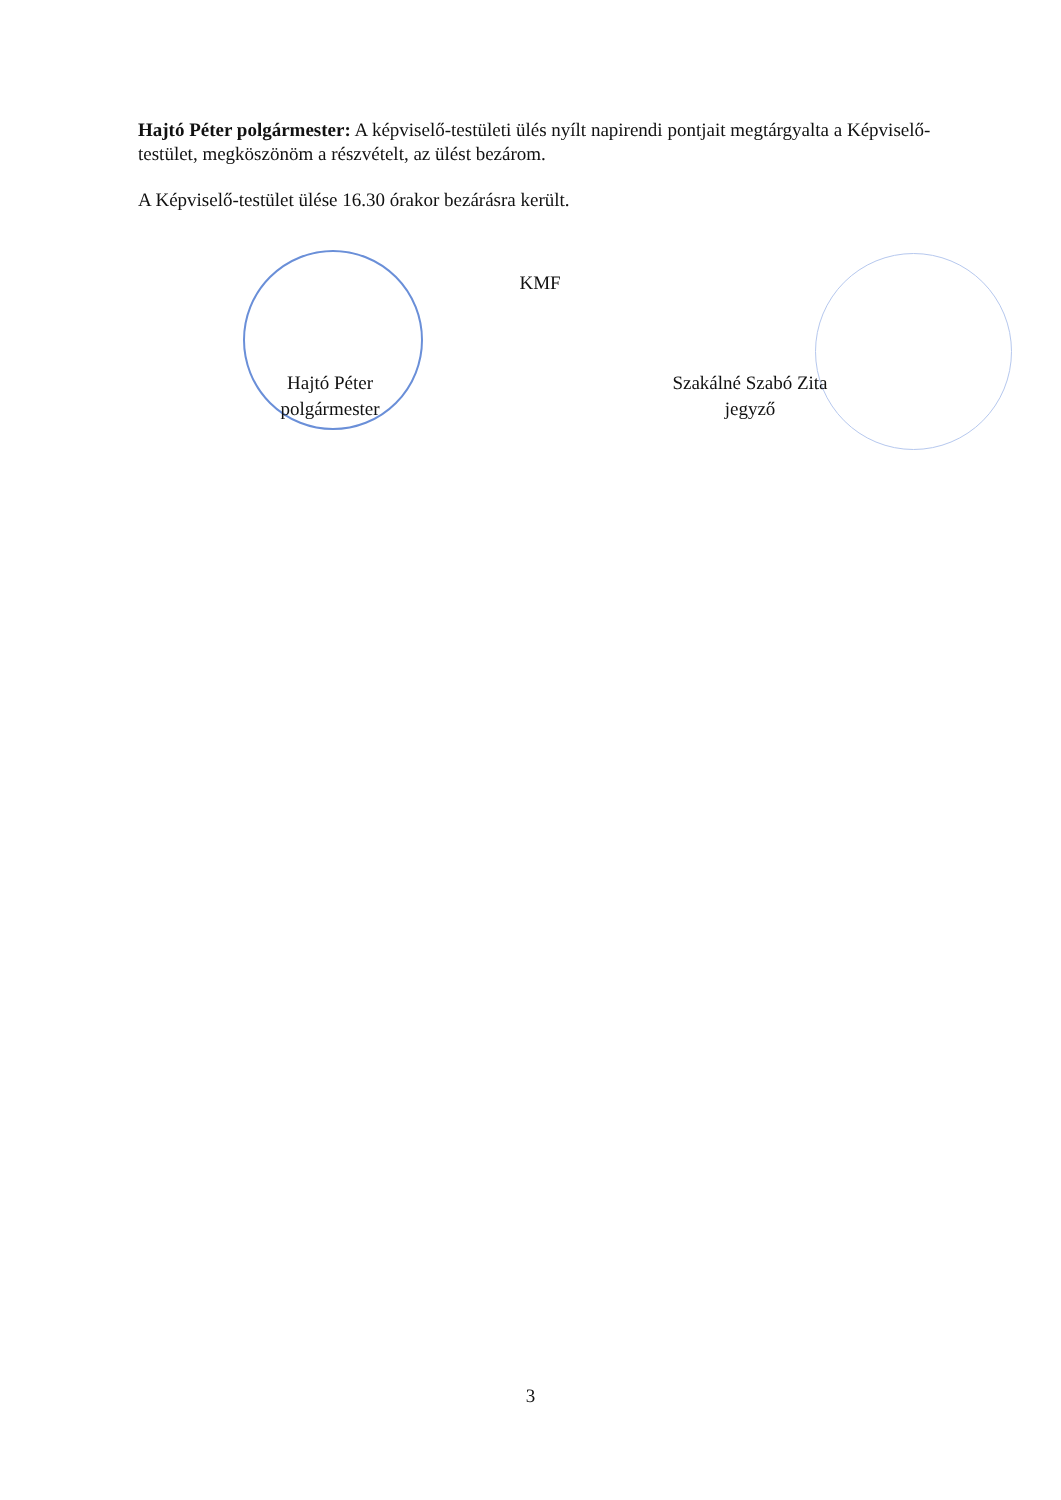Hajtó Péter polgármester: A képviselő-testületi ülés nyílt napirendi pontjait megtárgyalta a Képviselő-testület, megköszönöm a részvételt, az ülést bezárom.
A Képviselő-testület ülése 16.30 órakor bezárásra került.
Hajtó Péter
polgármester
KMF
Szakálné Szabó Zita
jegyző
3